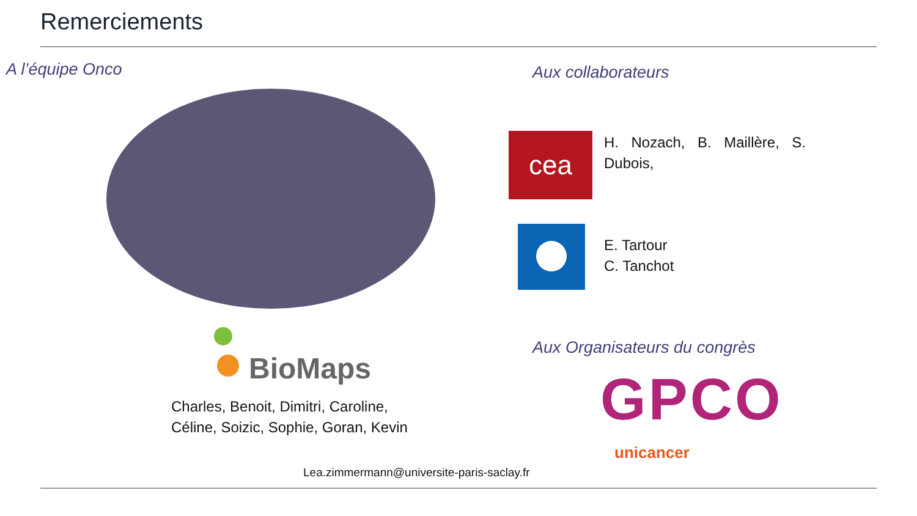Remerciements
A l’équipe Onco
BioMaps
Charles, Benoit, Dimitri, Caroline,
Céline, Soizic, Sophie, Goran, Kevin
Lea.zimmermann@universite-paris-saclay.fr
Aux collaborateurs
cea
H. Nozach, B. Maillère, S. Dubois,
E. Tartour
C. Tanchot
Aux Organisateurs du congrès
GPCO
unicancer